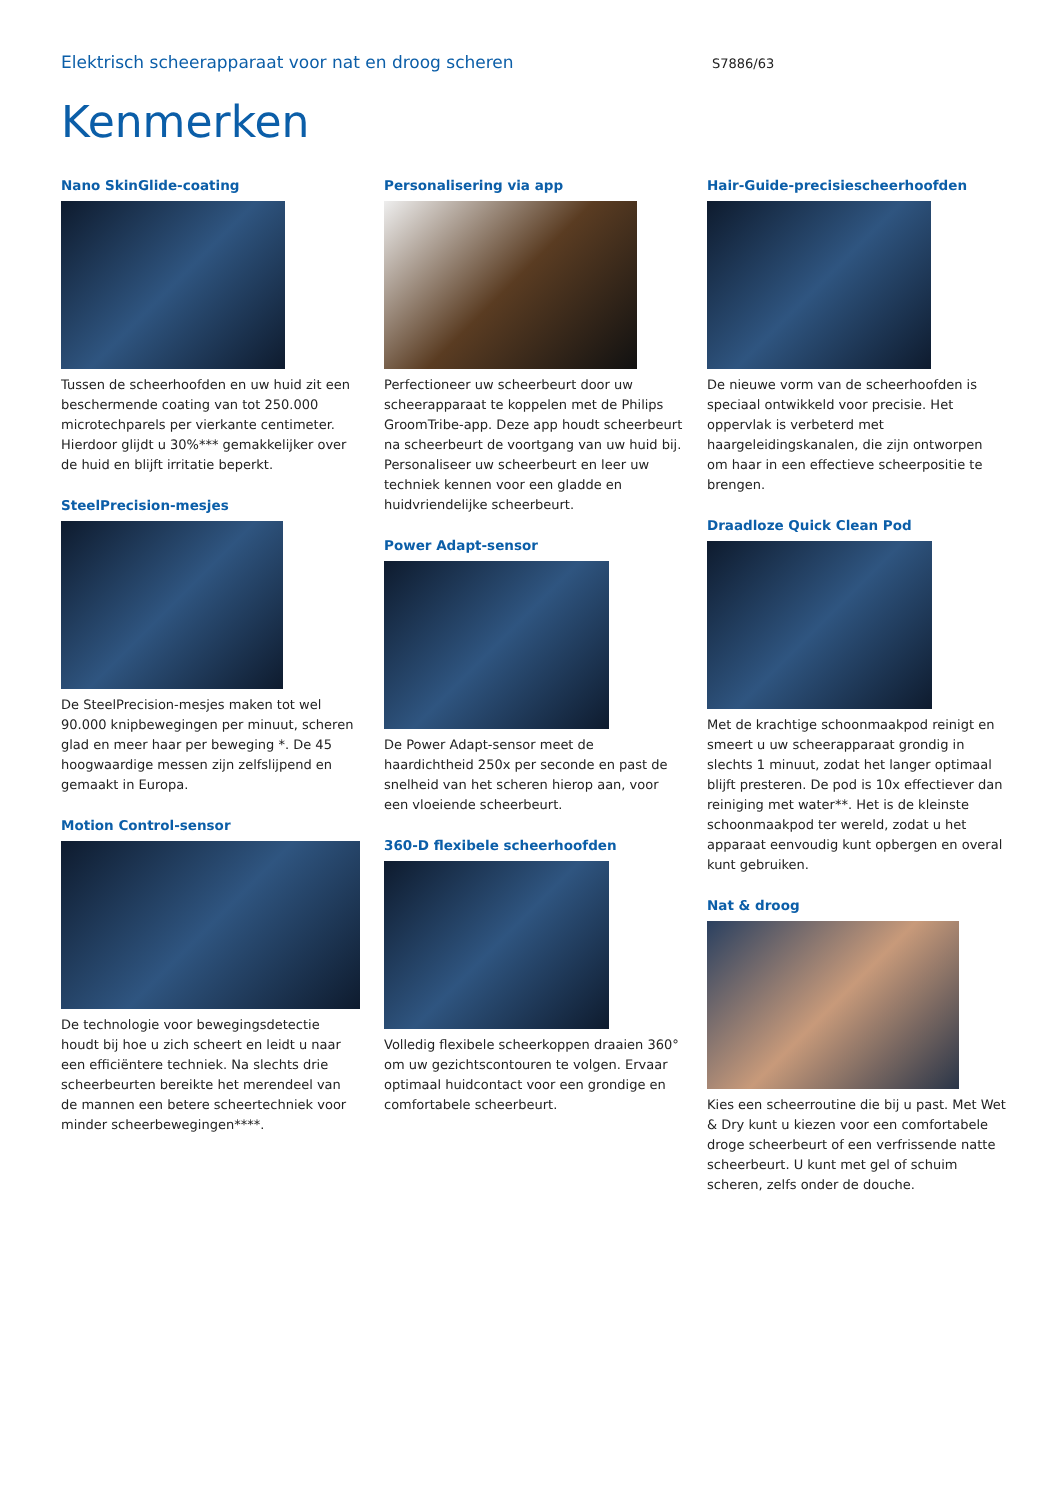Elektrisch scheerapparaat voor nat en droog scheren
S7886/63
Kenmerken
Nano SkinGlide-coating
Tussen de scheerhoofden en uw huid zit een beschermende coating van tot 250.000 microtechparels per vierkante centimeter. Hierdoor glijdt u 30%*** gemakkelijker over de huid en blijft irritatie beperkt.
SteelPrecision-mesjes
De SteelPrecision-mesjes maken tot wel 90.000 knipbewegingen per minuut, scheren glad en meer haar per beweging *. De 45 hoogwaardige messen zijn zelfslijpend en gemaakt in Europa.
Motion Control-sensor
De technologie voor bewegingsdetectie houdt bij hoe u zich scheert en leidt u naar een efficiëntere techniek. Na slechts drie scheerbeurten bereikte het merendeel van de mannen een betere scheertechniek voor minder scheerbewegingen****.
Personalisering via app
Perfectioneer uw scheerbeurt door uw scheerapparaat te koppelen met de Philips GroomTribe-app. Deze app houdt scheerbeurt na scheerbeurt de voortgang van uw huid bij. Personaliseer uw scheerbeurt en leer uw techniek kennen voor een gladde en huidvriendelijke scheerbeurt.
Power Adapt-sensor
De Power Adapt-sensor meet de haardichtheid 250x per seconde en past de snelheid van het scheren hierop aan, voor een vloeiende scheerbeurt.
360-D flexibele scheerhoofden
Volledig flexibele scheerkoppen draaien 360° om uw gezichtscontouren te volgen. Ervaar optimaal huidcontact voor een grondige en comfortabele scheerbeurt.
Hair-Guide-precisiescheerhoofden
De nieuwe vorm van de scheerhoofden is speciaal ontwikkeld voor precisie. Het oppervlak is verbeterd met haargeleidingskanalen, die zijn ontworpen om haar in een effectieve scheerpositie te brengen.
Draadloze Quick Clean Pod
Met de krachtige schoonmaakpod reinigt en smeert u uw scheerapparaat grondig in slechts 1 minuut, zodat het langer optimaal blijft presteren. De pod is 10x effectiever dan reiniging met water**. Het is de kleinste schoonmaakpod ter wereld, zodat u het apparaat eenvoudig kunt opbergen en overal kunt gebruiken.
Nat & droog
Kies een scheerroutine die bij u past. Met Wet & Dry kunt u kiezen voor een comfortabele droge scheerbeurt of een verfrissende natte scheerbeurt. U kunt met gel of schuim scheren, zelfs onder de douche.